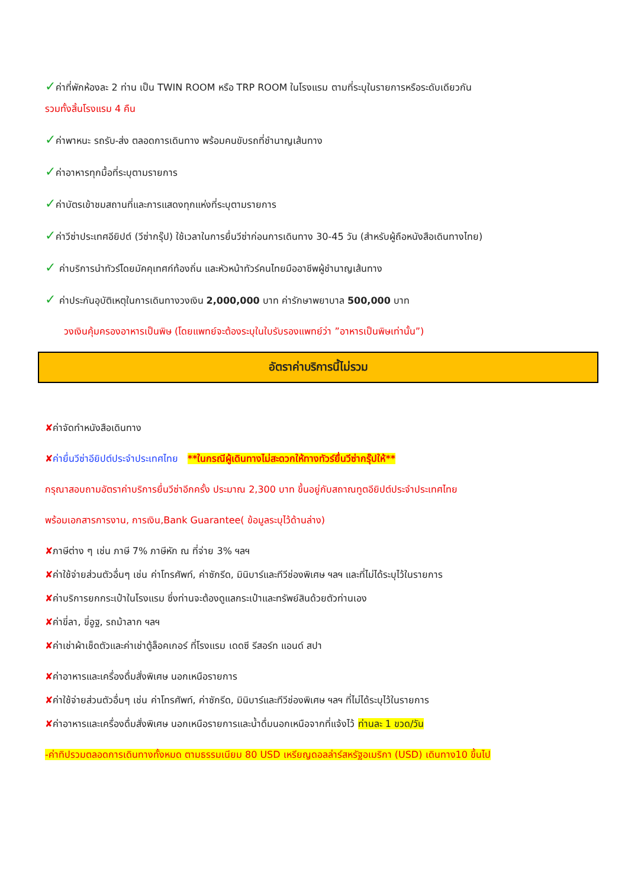✓ค่าที่พักห้องละ 2 ท่าน เป็น TWIN ROOM หรือ TRP ROOM ในโรงแรม ตามที่ระบุในรายการหรือระดับเดียวกัน
รวมทั้งสิ้นโรงแรม 4 คืน
✓ค่าพาหนะ รถรับ-ส่ง ตลอดการเดินทาง พร้อมคนขับรถที่ชำนาญเส้นทาง
✓ค่าอาหารทุกมื้อที่ระบุตามรายการ
✓ค่าบัตรเข้าชมสถานที่และการแสดงทุกแห่งที่ระบุตามรายการ
✓ค่าวีซ่าประเทศอียิปต์ (วีซ่ากรุ๊ป) ใช้เวลาในการยื่นวีซ่าก่อนการเดินทาง 30-45 วัน (สำหรับผู้ถือหนังสือเดินทางไทย)
✓ ค่าบริการนำทัวร์โดยมัคคุเทศก์ท้องถิ่น และหัวหน้าทัวร์คนไทยมืออาชีพผู้ชำนาญเส้นทาง
✓ ค่าประกันอุบัติเหตุในการเดินทางวงเงิน 2,000,000 บาท ค่ารักษาพยาบาล 500,000 บาท
วงเงินคุ้มครองอาหารเป็นพิษ (โดยแพทย์จะต้องระบุในใบรับรองแพทย์ว่า ”อาหารเป็นพิษเท่านั้น”)
อัตราค่าบริการนี้ไม่รวม
✘ค่าจัดทำหนังสือเดินทาง
✘ค่ายื่นวีซ่าอียิปต์ประจำประเทศไทย **ในกรณีผู้เดินทางไม่สะดวกให้ทางทัวร์ยื่นวีซ่ากรุ๊ปให้**
กรุณาสอบถามอัตราค่าบริการยื่นวีซ่าอีกครั้ง ประมาณ 2,300 บาท ขึ้นอยู่กับสถาณทูตอียิปต์ประจำประเทศไทย
พร้อมเอกสารการงาน, การเงิน,Bank Guarantee( ข้อมูลระบุไว้ด้านล่าง)
✘ภาษีต่าง ๆ เช่น ภาษี 7% ภาษีหัก ณ ที่จ่าย 3% ฯลฯ
✘ค่าใช้จ่ายส่วนตัวอื่นๆ เช่น ค่าโทรศัพท์, ค่าซักรีด, มินิบาร์และทีวีช่องพิเศษ ฯลฯ และที่ไม่ได้ระบุไว้ในรายการ
✘ค่าบริการยกกระเป๋าในโรงแรม ซึ่งท่านจะต้องดูแลกระเป๋าและทรัพย์สินด้วยตัวท่านเอง
✘ค่าขี่ลา, ขี่อูฐ, รถม้าลาก ฯลฯ
✘ค่าเช่าผ้าเช็ดตัวและค่าเช่าตู้ล็อคเกอร์ ที่โรงแรม เดดซี รีสอร์ท แอนด์ สปา
✘ค่าอาหารและเครื่องดื่มสั่งพิเศษ นอกเหนือรายการ
✘ค่าใช้จ่ายส่วนตัวอื่นๆ เช่น ค่าโทรศัพท์, ค่าซักรีด, มินิบาร์และทีวีช่องพิเศษ ฯลฯ ที่ไม่ได้ระบุไว้ในรายการ
✘ค่าอาหารและเครื่องดื่มสั่งพิเศษ นอกเหนือรายการและน้ำดื่มนอกเหนือจากที่แจ้งไว้ ท่านละ 1 ขวด/วัน
-ค่าทิปรวมตลอดการเดินทางทั้งหมด ตามธรรมเนียม 80 USD เหรียญดอลล่าร์สหรัฐอเมริกา (USD) เดินทาง10 ขึ้นไป